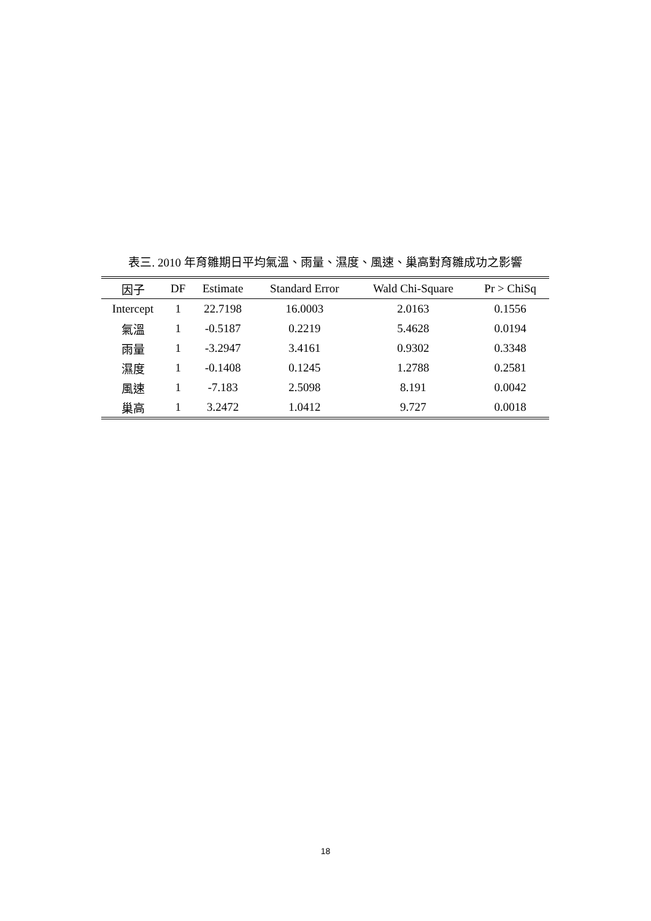表三. 2010 年育雛期日平均氣溫、雨量、濕度、風速、巢高對育雛成功之影響
| 因子 | DF | Estimate | Standard Error | Wald Chi-Square | Pr > ChiSq |
| --- | --- | --- | --- | --- | --- |
| Intercept | 1 | 22.7198 | 16.0003 | 2.0163 | 0.1556 |
| 氣溫 | 1 | -0.5187 | 0.2219 | 5.4628 | 0.0194 |
| 雨量 | 1 | -3.2947 | 3.4161 | 0.9302 | 0.3348 |
| 濕度 | 1 | -0.1408 | 0.1245 | 1.2788 | 0.2581 |
| 風速 | 1 | -7.183 | 2.5098 | 8.191 | 0.0042 |
| 巢高 | 1 | 3.2472 | 1.0412 | 9.727 | 0.0018 |
18